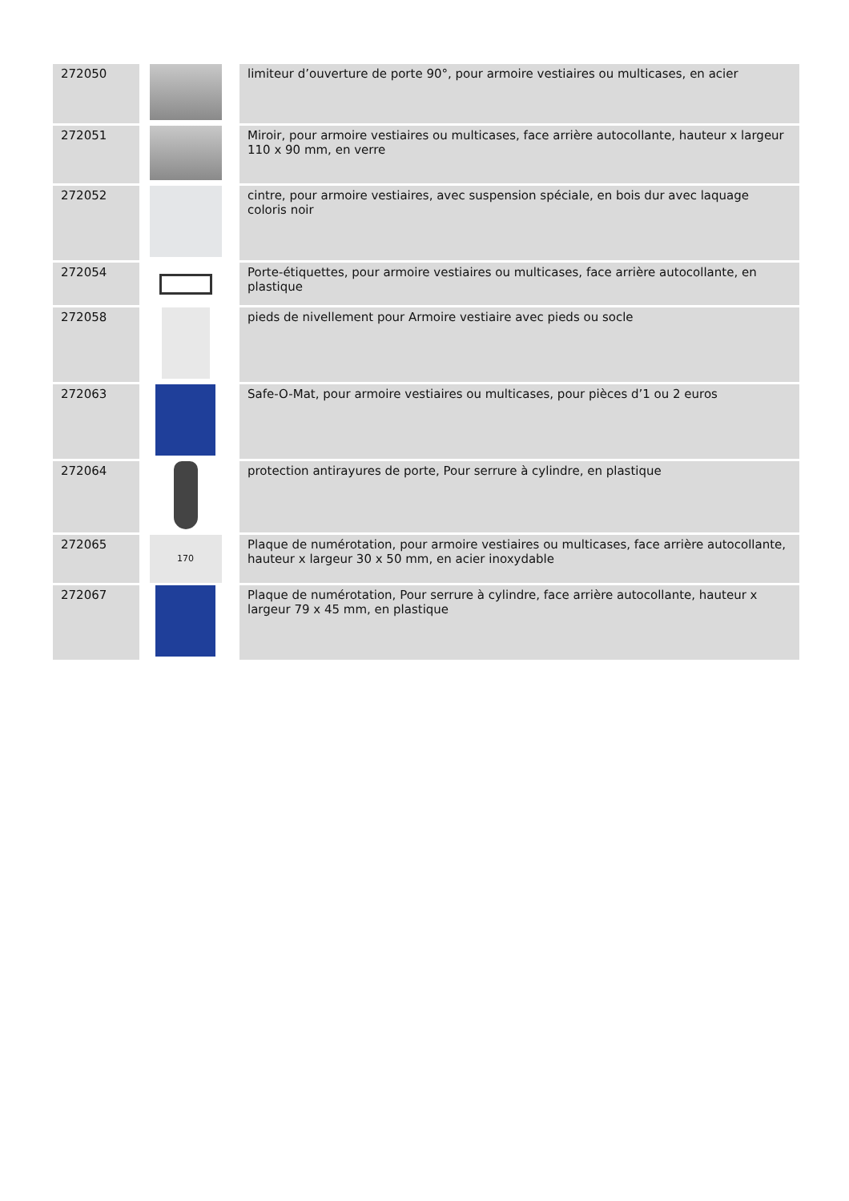| 272050 | | limiteur d’ouverture de porte 90°, pour armoire vestiaires ou multicases, en acier |
| 272051 | | Miroir, pour armoire vestiaires ou multicases, face arrière autocollante, hauteur x largeur 110 x 90 mm, en verre |
| 272052 | | cintre, pour armoire vestiaires, avec suspension spéciale, en bois dur avec laquage coloris noir |
| 272054 | | Porte-étiquettes, pour armoire vestiaires ou multicases, face arrière autocollante, en plastique |
| 272058 | | pieds de nivellement pour Armoire vestiaire avec pieds ou socle |
| 272063 | | Safe-O-Mat, pour armoire vestiaires ou multicases, pour pièces d’1 ou 2 euros |
| 272064 | | protection antirayures de porte, Pour serrure à cylindre, en plastique |
| 272065 | 170 | Plaque de numérotation, pour armoire vestiaires ou multicases, face arrière autocollante, hauteur x largeur 30 x 50 mm, en acier inoxydable |
| 272067 | | Plaque de numérotation, Pour serrure à cylindre, face arrière autocollante, hauteur x largeur 79 x 45 mm, en plastique |